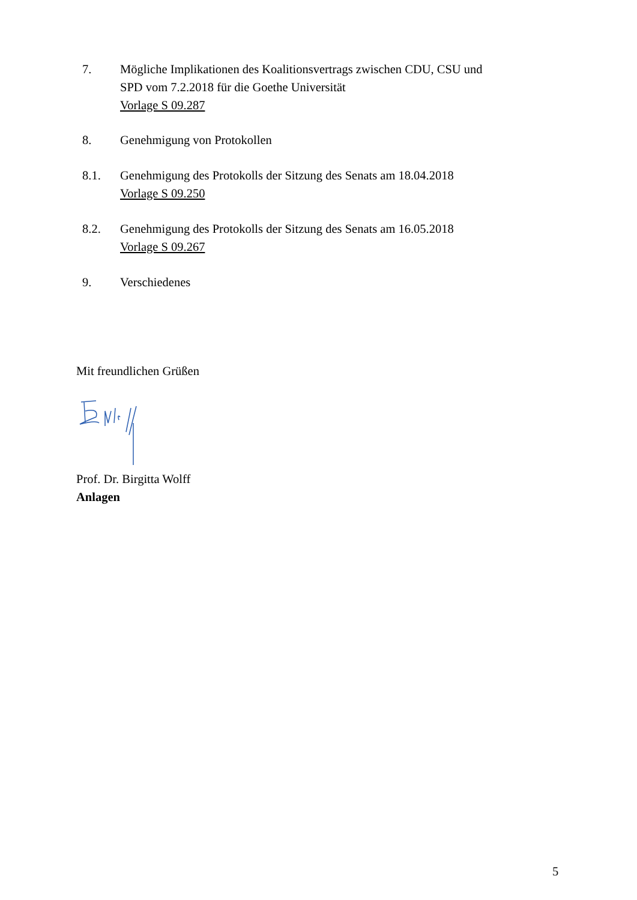7. Mögliche Implikationen des Koalitionsvertrags zwischen CDU, CSU und
SPD vom 7.2.2018 für die Goethe Universität
Vorlage S 09.287
8. Genehmigung von Protokollen
8.1. Genehmigung des Protokolls der Sitzung des Senats am 18.04.2018
Vorlage S 09.250
8.2. Genehmigung des Protokolls der Sitzung des Senats am 16.05.2018
Vorlage S 09.267
9. Verschiedenes
Mit freundlichen Grüßen
Prof. Dr. Birgitta Wolff
Anlagen
5